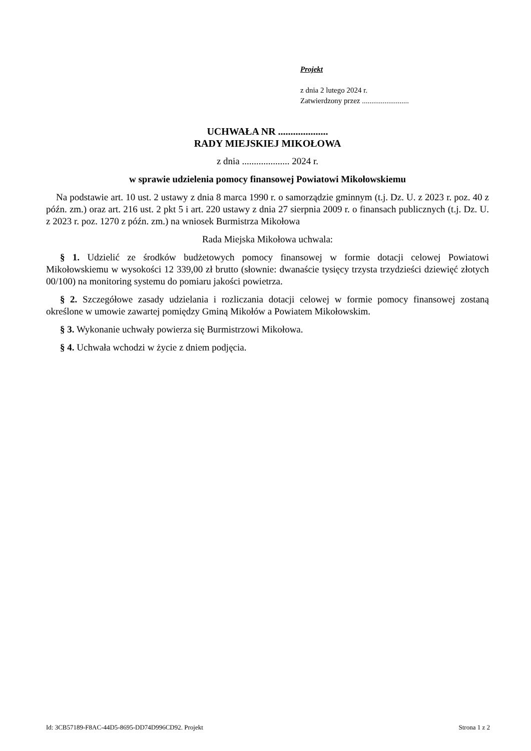Projekt
z dnia 2 lutego 2024 r.
Zatwierdzony przez .........................
UCHWAŁA NR ....................
RADY MIEJSKIEJ MIKOŁOWA
z dnia .................... 2024 r.
w sprawie udzielenia pomocy finansowej Powiatowi Mikołowskiemu
Na podstawie art. 10 ust. 2 ustawy z dnia 8 marca 1990 r. o samorządzie gminnym (t.j. Dz. U. z 2023 r. poz. 40 z późn. zm.) oraz art. 216 ust. 2 pkt 5 i art. 220 ustawy z dnia 27 sierpnia 2009 r. o finansach publicznych (t.j. Dz. U. z 2023 r. poz. 1270 z późn. zm.) na wniosek Burmistrza Mikołowa
Rada Miejska Mikołowa uchwala:
§ 1. Udzielić ze środków budżetowych pomocy finansowej w formie dotacji celowej Powiatowi Mikołowskiemu w wysokości 12 339,00 zł brutto (słownie: dwanaście tysięcy trzysta trzydzieści dziewięć złotych 00/100) na monitoring systemu do pomiaru jakości powietrza.
§ 2. Szczegółowe zasady udzielania i rozliczania dotacji celowej w formie pomocy finansowej zostaną określone w umowie zawartej pomiędzy Gminą Mikołów a Powiatem Mikołowskim.
§ 3. Wykonanie uchwały powierza się Burmistrzowi Mikołowa.
§ 4. Uchwała wchodzi w życie z dniem podjęcia.
Id: 3CB57189-F8AC-44D5-8695-DD74D996CD92. Projekt Strona 1 z 2